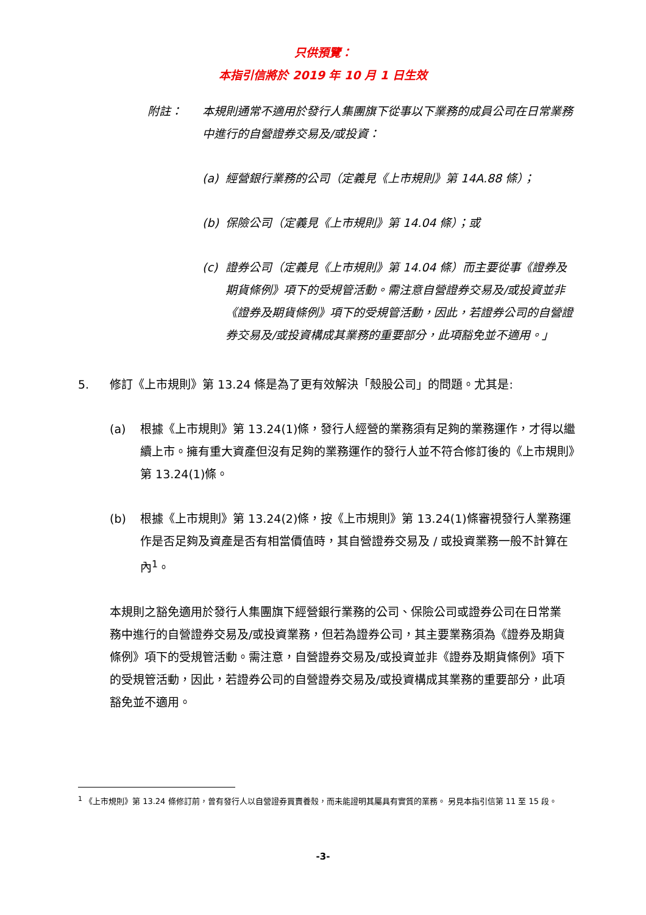只供預覽：
本指引信將於 2019 年 10 月 1 日生效
附註： 本規則通常不適用於發行人集團旗下從事以下業務的成員公司在日常業務中進行的自營證券交易及/或投資：
(a) 經營銀行業務的公司（定義見《上市規則》第 14A.88 條）；
(b) 保險公司（定義見《上市規則》第 14.04 條）；或
(c) 證券公司（定義見《上市規則》第 14.04 條）而主要從事《證券及期貨條例》項下的受規管活動。需注意自營證券交易及/或投資並非《證券及期貨條例》項下的受規管活動，因此，若證券公司的自營證券交易及/或投資構成其業務的重要部分，此項豁免並不適用。」
5. 修訂《上市規則》第 13.24 條是為了更有效解決「殼股公司」的問題。尤其是:
(a) 根據《上市規則》第 13.24(1)條，發行人經營的業務須有足夠的業務運作，才得以繼續上市。擁有重大資產但沒有足夠的業務運作的發行人並不符合修訂後的《上市規則》第 13.24(1)條。
(b) 根據《上市規則》第 13.24(2)條，按《上市規則》第 13.24(1)條審視發行人業務運作是否足夠及資產是否有相當價值時，其自營證券交易及 / 或投資業務一般不計算在內<sup>1</sup>。
本規則之豁免適用於發行人集團旗下經營銀行業務的公司、保險公司或證券公司在日常業務中進行的自營證券交易及/或投資業務，但若為證券公司，其主要業務須為《證券及期貨條例》項下的受規管活動。需注意，自營證券交易及/或投資並非《證券及期貨條例》項下的受規管活動，因此，若證券公司的自營證券交易及/或投資構成其業務的重要部分，此項豁免並不適用。
<sup>1</sup> 《上市規則》第 13.24 條修訂前，曾有發行人以自營證券買賣養殼，而未能證明其屬具有實質的業務。 另見本指引信第 11 至 15 段。
-3-